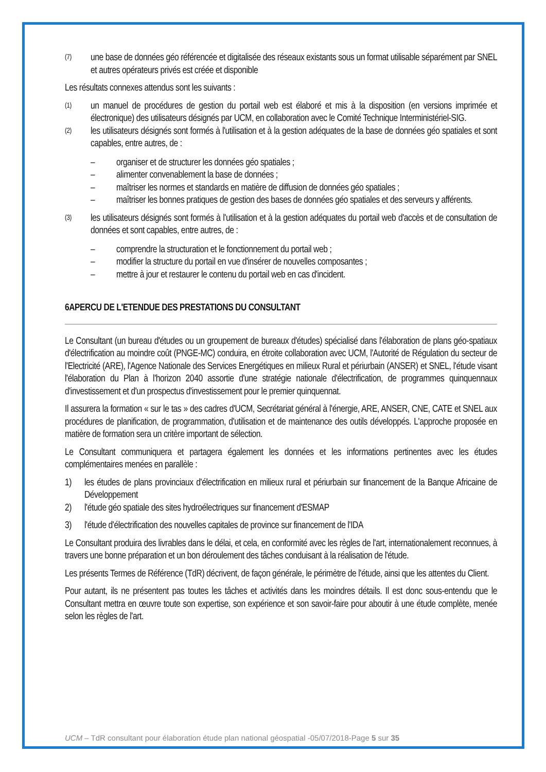(7) une base de données géo référencée et digitalisée des réseaux existants sous un format utilisable séparément par SNEL et autres opérateurs privés est créée et disponible
Les résultats connexes attendus sont les suivants :
(1) un manuel de procédures de gestion du portail web est élaboré et mis à la disposition (en versions imprimée et électronique) des utilisateurs désignés par UCM, en collaboration avec le Comité Technique Interministériel-SIG.
(2) les utilisateurs désignés sont formés à l'utilisation et à la gestion adéquates de la base de données géo spatiales et sont capables, entre autres, de :
– organiser et de structurer les données géo spatiales ;
– alimenter convenablement la base de données ;
– maîtriser les normes et standards en matière de diffusion de données géo spatiales ;
– maîtriser les bonnes pratiques de gestion des bases de données géo spatiales et des serveurs y afférents.
(3) les utilisateurs désignés sont formés à l'utilisation et à la gestion adéquates du portail web d'accès et de consultation de données et sont capables, entre autres, de :
– comprendre la structuration et le fonctionnement du portail web ;
– modifier la structure du portail en vue d'insérer de nouvelles composantes ;
– mettre à jour et restaurer le contenu du portail web en cas d'incident.
6APERCU DE L'ETENDUE DES PRESTATIONS DU CONSULTANT
Le Consultant (un bureau d'études ou un groupement de bureaux d'études) spécialisé dans l'élaboration de plans géo-spatiaux d'électrification au moindre coût (PNGE-MC) conduira, en étroite collaboration avec UCM, l'Autorité de Régulation du secteur de l'Electricité (ARE), l'Agence Nationale des Services Energétiques en milieux Rural et périurbain (ANSER) et SNEL, l'étude visant l'élaboration du Plan à l'horizon 2040 assortie d'une stratégie nationale d'électrification, de programmes quinquennaux d'investissement et d'un prospectus d'investissement pour le premier quinquennat.
Il assurera la formation « sur le tas » des cadres d'UCM, Secrétariat général à l'énergie, ARE, ANSER, CNE, CATE et SNEL aux procédures de planification, de programmation, d'utilisation et de maintenance des outils développés. L'approche proposée en matière de formation sera un critère important de sélection.
Le Consultant communiquera et partagera également les données et les informations pertinentes avec les études complémentaires menées en parallèle :
1) les études de plans provinciaux d'électrification en milieux rural et périurbain sur financement de la Banque Africaine de Développement
2) l'étude géo spatiale des sites hydroélectriques sur financement d'ESMAP
3) l'étude d'électrification des nouvelles capitales de province sur financement de l'IDA
Le Consultant produira des livrables dans le délai, et cela, en conformité avec les règles de l'art, internationalement reconnues, à travers une bonne préparation et un bon déroulement des tâches conduisant à la réalisation de l'étude.
Les présents Termes de Référence (TdR) décrivent, de façon générale, le périmètre de l'étude, ainsi que les attentes du Client.
Pour autant, ils ne présentent pas toutes les tâches et activités dans les moindres détails. Il est donc sous-entendu que le Consultant mettra en œuvre toute son expertise, son expérience et son savoir-faire pour aboutir à une étude complète, menée selon les règles de l'art.
UCM – TdR consultant pour élaboration étude plan national géospatial -05/07/2018-Page 5 sur 35